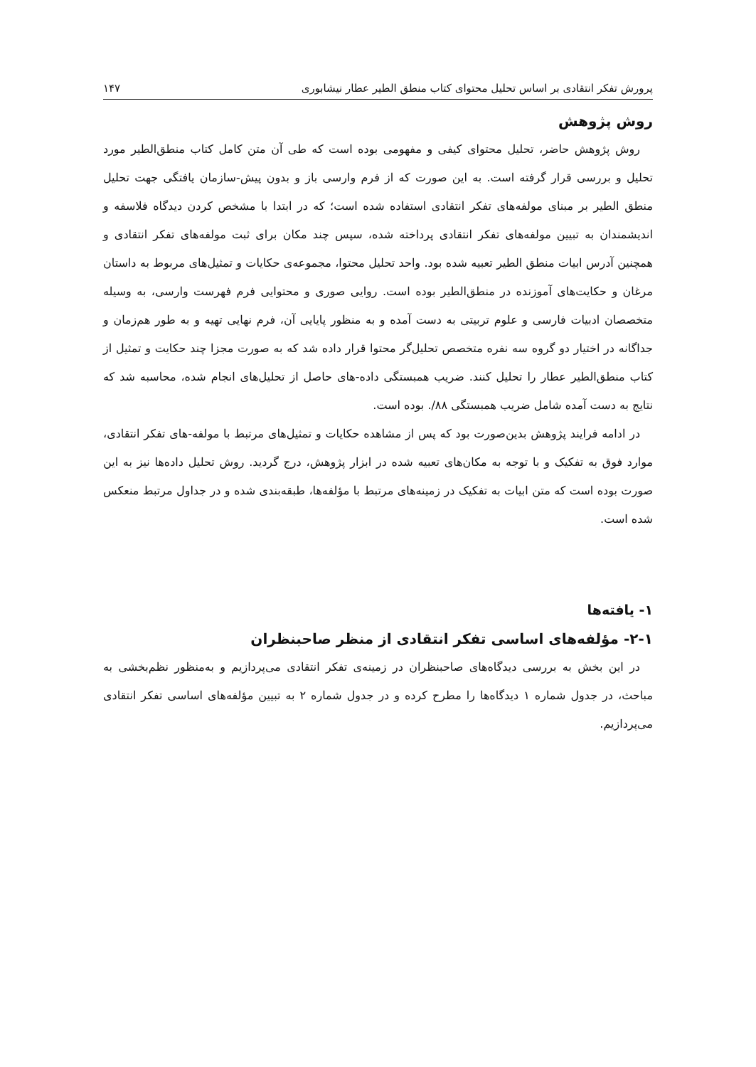پرورش تفکر انتقادی بر اساس تحلیل محتوای کتاب منطق الطیر عطار نیشابوری ۱۴۷
روش پژوهش
روش پژوهش حاضر، تحلیل محتوای کیفی و مفهومی بوده است که طی آن متن کامل کتاب منطق‌الطیر مورد تحلیل و بررسی قرار گرفته است. به این صورت که از فرم وارسی باز و بدون پیش-سازمان یافتگی جهت تحلیل منطق الطیر بر مبنای مولفه‌های تفکر انتقادی استفاده شده است؛ که در ابتدا با مشخص کردن دیدگاه فلاسفه و اندیشمندان به تبیین مولفه‌های تفکر انتقادی پرداخته شده، سپس چند مکان برای ثبت مولفه‌های تفکر انتقادی و همچنین آدرس ابیات منطق الطیر تعبیه شده بود. واحد تحلیل محتوا، مجموعه‌ی حکایات و تمثیل‌های مربوط به داستان مرغان و حکایت‌های آموزنده در منطق‌الطیر بوده است. روایی صوری و محتوایی فرم فهرست وارسی، به وسیله متخصصان ادبیات فارسی و علوم تربیتی به دست آمده و به منظور پایایی آن، فرم نهایی تهیه و به طور هم‌زمان و جداگانه در اختیار دو گروه سه نفره متخصص تحلیل‌گر محتوا قرار داده شد که به صورت مجزا چند حکایت و تمثیل از کتاب منطق‌الطیر عطار را تحلیل کنند. ضریب همبستگی داده-های حاصل از تحلیل‌های انجام شده، محاسبه شد که نتایج به دست آمده شامل ضریب همبستگی ۸۸/. بوده است.
در ادامه فرایند پژوهش بدین‌صورت بود که پس از مشاهده حکایات و تمثیل‌های مرتبط با مولفه-های تفکر انتقادی، موارد فوق به تفکیک و با توجه به مکان‌های تعبیه شده در ابزار پژوهش، درج گردید. روش تحلیل داده‌ها نیز به این صورت بوده است که متن ابیات به تفکیک در زمینه‌های مرتبط با مؤلفه‌ها، طبقه‌بندی شده و در جداول مرتبط منعکس شده است.
۱- یافته‌ها
۲-۱- مؤلفه‌های اساسی تفکر انتقادی از منظر صاحبنظران
در این بخش به بررسی دیدگاه‌های صاحبنظران در زمینه‌ی تفکر انتقادی می‌پردازیم و به‌منظور نظم‌بخشی به مباحث، در جدول شماره ۱ دیدگاه‌ها را مطرح کرده و در جدول شماره ۲ به تبیین مؤلفه‌های اساسی تفکر انتقادی می‌پردازیم.